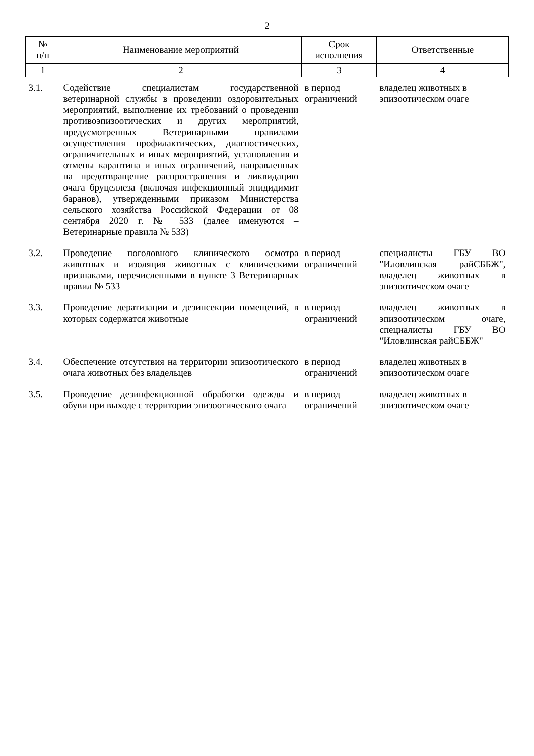2
| № п/п | Наименование мероприятий | Срок исполнения | Ответственные |
| --- | --- | --- | --- |
| 1 | 2 | 3 | 4 |
| 3.1. | Содействие специалистам государственной ветеринарной службы в проведении оздоровительных мероприятий, выполнение их требований о проведении противоэпизоотических и других мероприятий, предусмотренных Ветеринарными правилами осуществления профилактических, диагностических, ограничительных и иных мероприятий, установления и отмены карантина и иных ограничений, направленных на предотвращение распространения и ликвидацию очага бруцеллеза (включая инфекционный эпидидимит баранов), утвержденными приказом Министерства сельского хозяйства Российской Федерации от 08 сентября 2020 г. № 533 (далее именуются – Ветеринарные правила № 533) | в период ограничений | владелец животных в эпизоотическом очаге |
| 3.2. | Проведение поголовного клинического осмотра животных и изоляция животных с клиническими признаками, перечисленными в пункте 3 Ветеринарных правил № 533 | в период ограничений | специалисты ГБУ ВО "Иловлинская райСББЖ", владелец животных в эпизоотическом очаге |
| 3.3. | Проведение дератизации и дезинсекции помещений, в которых содержатся животные | в период ограничений | владелец животных в эпизоотическом очаге, специалисты ГБУ ВО "Иловлинская райСББЖ" |
| 3.4. | Обеспечение отсутствия на территории эпизоотического очага животных без владельцев | в период ограничений | владелец животных в эпизоотическом очаге |
| 3.5. | Проведение дезинфекционной обработки одежды и обуви при выходе с территории эпизоотического очага | в период ограничений | владелец животных в эпизоотическом очаге |